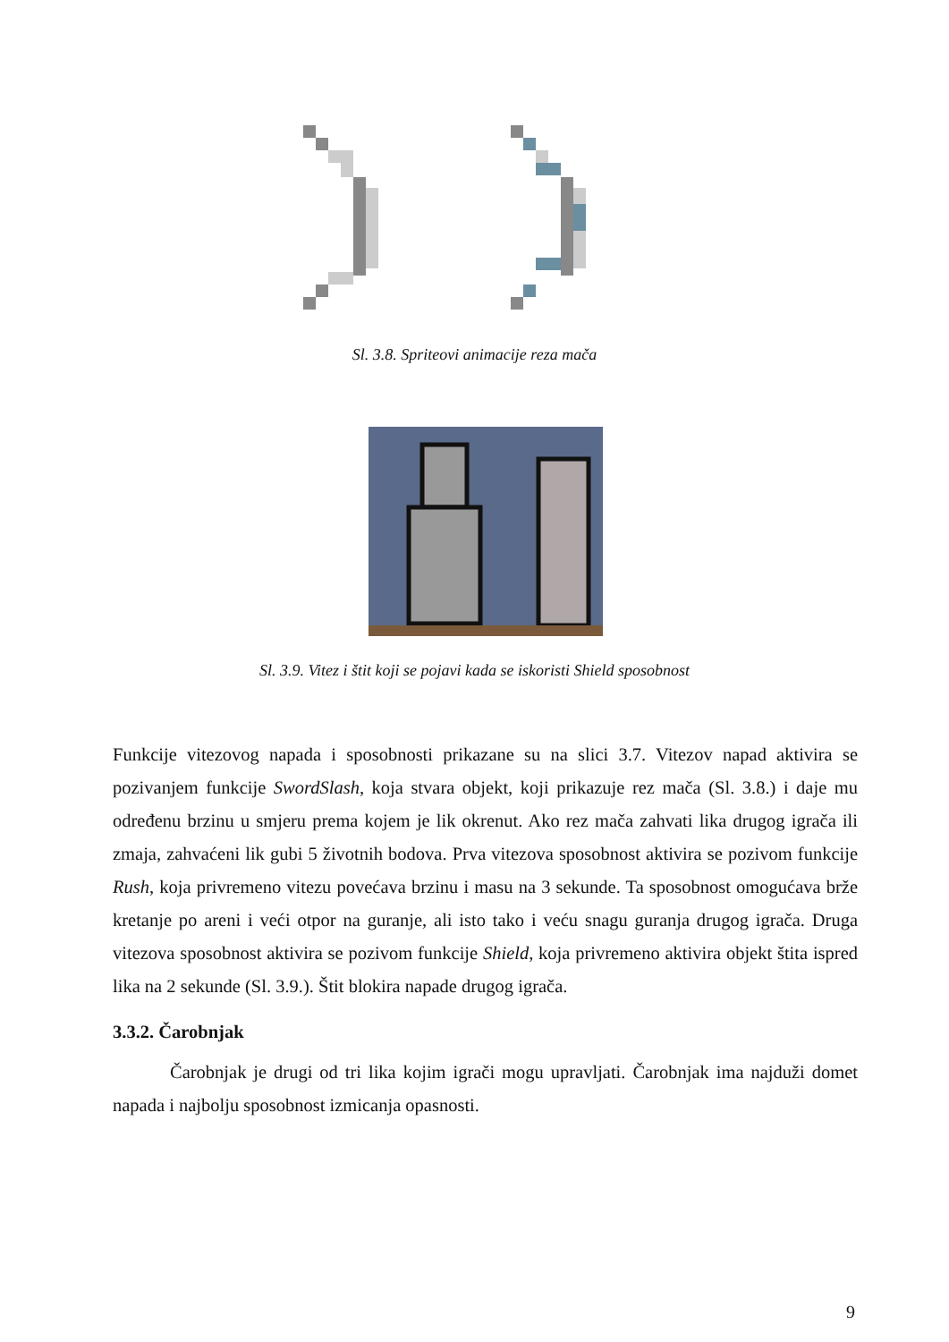Sl. 3.8. Spriteovi animacije reza mača
Sl. 3.9. Vitez i štit koji se pojavi kada se iskoristi Shield sposobnost
Funkcije vitezovog napada i sposobnosti prikazane su na slici 3.7. Vitezov napad aktivira se pozivanjem funkcije SwordSlash, koja stvara objekt, koji prikazuje rez mača (Sl. 3.8.) i daje mu određenu brzinu u smjeru prema kojem je lik okrenut. Ako rez mača zahvati lika drugog igrača ili zmaja, zahvaćeni lik gubi 5 životnih bodova. Prva vitezova sposobnost aktivira se pozivom funkcije Rush, koja privremeno vitezu povećava brzinu i masu na 3 sekunde. Ta sposobnost omogućava brže kretanje po areni i veći otpor na guranje, ali isto tako i veću snagu guranja drugog igrača. Druga vitezova sposobnost aktivira se pozivom funkcije Shield, koja privremeno aktivira objekt štita ispred lika na 2 sekunde (Sl. 3.9.). Štit blokira napade drugog igrača.
3.3.2. Čarobnjak
Čarobnjak je drugi od tri lika kojim igrači mogu upravljati. Čarobnjak ima najduži domet napada i najbolju sposobnost izmicanja opasnosti.
9